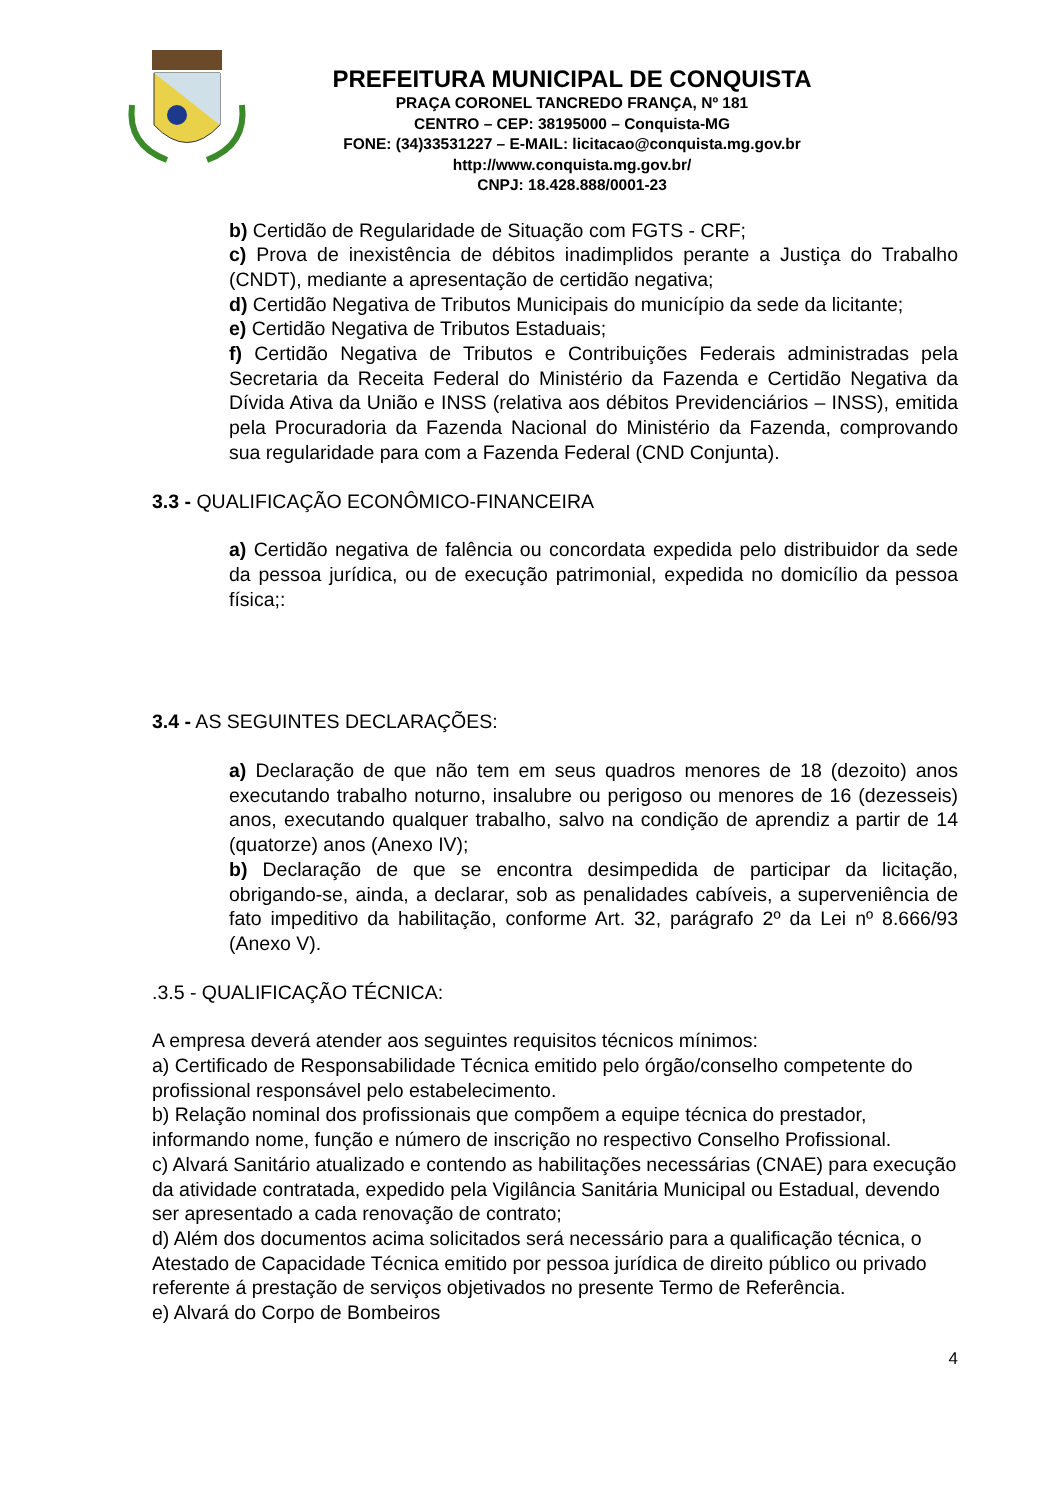PREFEITURA MUNICIPAL DE CONQUISTA
PRAÇA CORONEL TANCREDO FRANÇA, Nº 181
CENTRO – CEP: 38195000 – Conquista-MG
FONE: (34)33531227 – E-MAIL: licitacao@conquista.mg.gov.br
http://www.conquista.mg.gov.br/
CNPJ: 18.428.888/0001-23
b) Certidão de Regularidade de Situação com FGTS - CRF;
c) Prova de inexistência de débitos inadimplidos perante a Justiça do Trabalho (CNDT), mediante a apresentação de certidão negativa;
d) Certidão Negativa de Tributos Municipais do município da sede da licitante;
e) Certidão Negativa de Tributos Estaduais;
f) Certidão Negativa de Tributos e Contribuições Federais administradas pela Secretaria da Receita Federal do Ministério da Fazenda e Certidão Negativa da Dívida Ativa da União e INSS (relativa aos débitos Previdenciários – INSS), emitida pela Procuradoria da Fazenda Nacional do Ministério da Fazenda, comprovando sua regularidade para com a Fazenda Federal (CND Conjunta).
3.3 - QUALIFICAÇÃO ECONÔMICO-FINANCEIRA
a) Certidão negativa de falência ou concordata expedida pelo distribuidor da sede da pessoa jurídica, ou de execução patrimonial, expedida no domicílio da pessoa física;:
3.4 - AS SEGUINTES DECLARAÇÕES:
a) Declaração de que não tem em seus quadros menores de 18 (dezoito) anos executando trabalho noturno, insalubre ou perigoso ou menores de 16 (dezesseis) anos, executando qualquer trabalho, salvo na condição de aprendiz a partir de 14 (quatorze) anos (Anexo IV);
b) Declaração de que se encontra desimpedida de participar da licitação, obrigando-se, ainda, a declarar, sob as penalidades cabíveis, a superveniência de fato impeditivo da habilitação, conforme Art. 32, parágrafo 2º da Lei nº 8.666/93 (Anexo V).
.3.5 - QUALIFICAÇÃO TÉCNICA:
A empresa deverá atender aos seguintes requisitos técnicos mínimos:
a) Certificado de Responsabilidade Técnica emitido pelo órgão/conselho competente do profissional responsável pelo estabelecimento.
b) Relação nominal dos profissionais que compõem a equipe técnica do prestador, informando nome, função e número de inscrição no respectivo Conselho Profissional.
c) Alvará Sanitário atualizado e contendo as habilitações necessárias (CNAE) para execução da atividade contratada, expedido pela Vigilância Sanitária Municipal ou Estadual, devendo ser apresentado a cada renovação de contrato;
d) Além dos documentos acima solicitados será necessário para a qualificação técnica, o Atestado de Capacidade Técnica emitido por pessoa jurídica de direito público ou privado referente á prestação de serviços objetivados no presente Termo de Referência.
e) Alvará do Corpo de Bombeiros
4